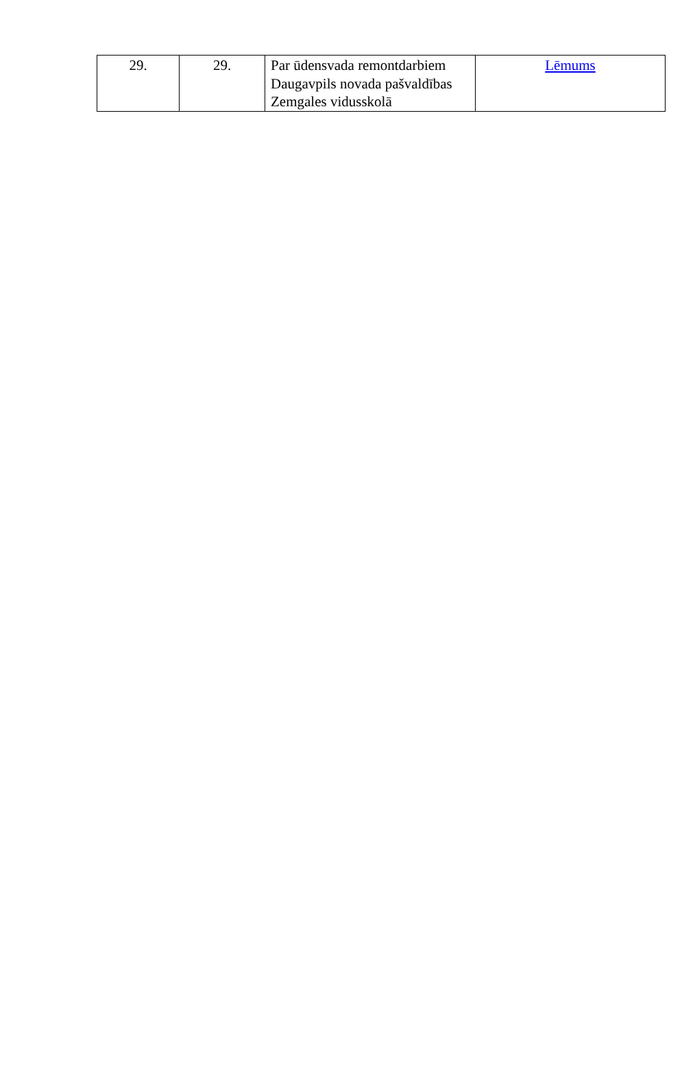| 29. | 29. | Par ūdensvada remontdarbiem Daugavpils novada pašvaldības Zemgales vidusskolā | Lēmums |